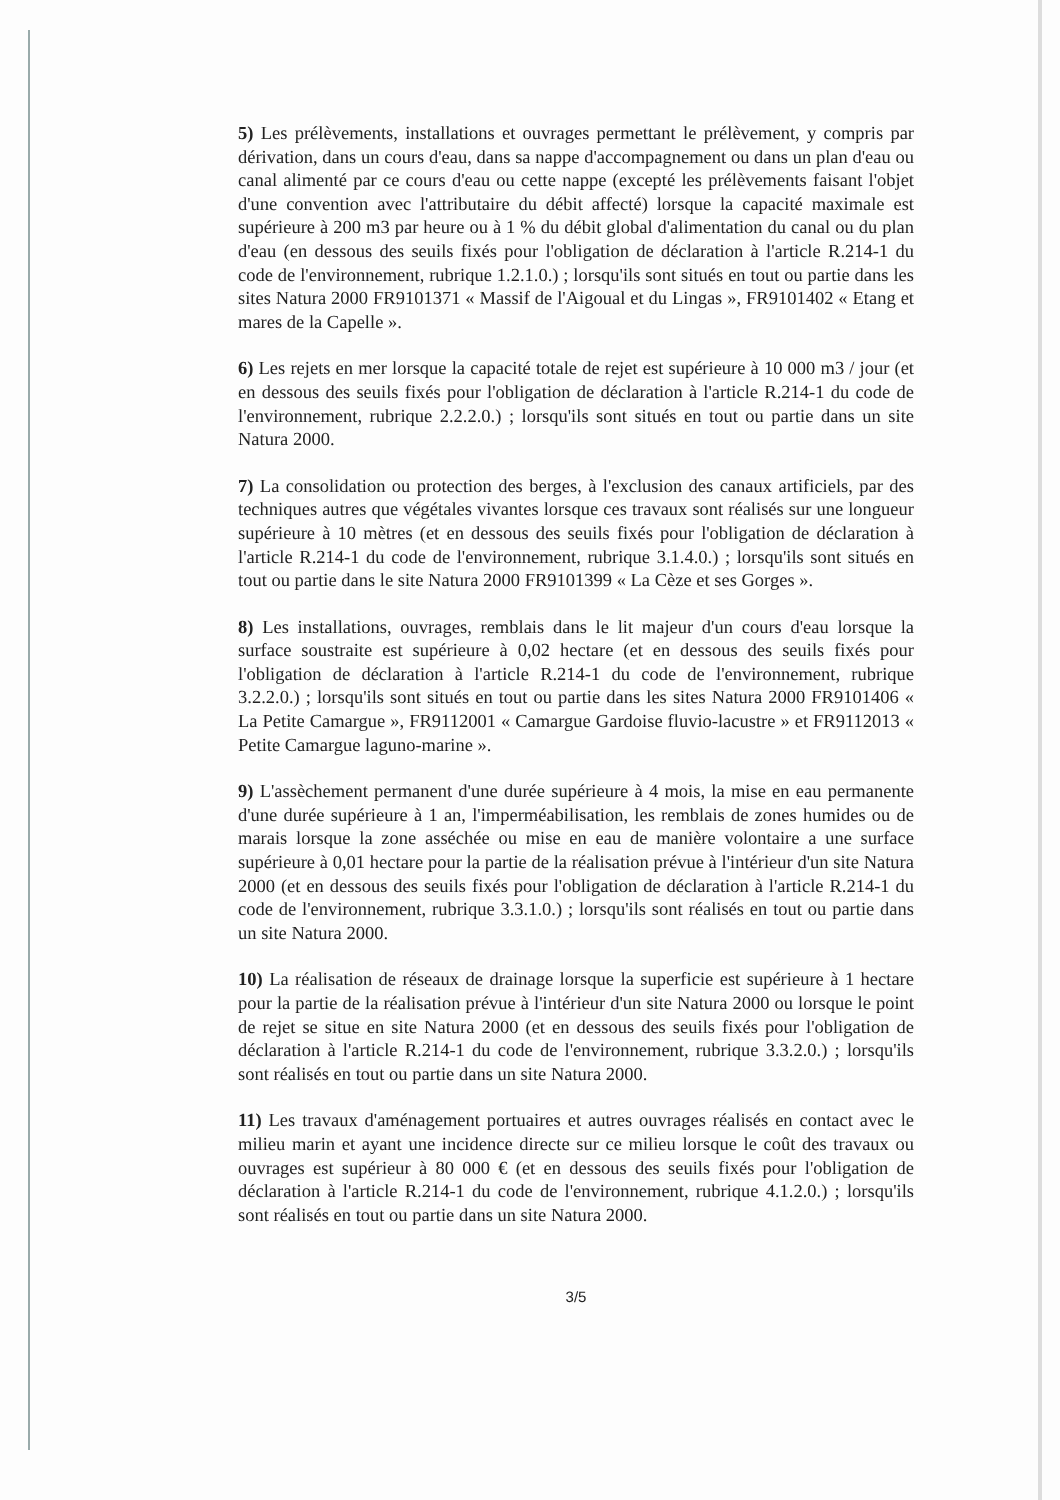5) Les prélèvements, installations et ouvrages permettant le prélèvement, y compris par dérivation, dans un cours d'eau, dans sa nappe d'accompagnement ou dans un plan d'eau ou canal alimenté par ce cours d'eau ou cette nappe (excepté les prélèvements faisant l'objet d'une convention avec l'attributaire du débit affecté) lorsque la capacité maximale est supérieure à 200 m3 par heure ou à 1 % du débit global d'alimentation du canal ou du plan d'eau (en dessous des seuils fixés pour l'obligation de déclaration à l'article R.214-1 du code de l'environnement, rubrique 1.2.1.0.) ; lorsqu'ils sont situés en tout ou partie dans les sites Natura 2000 FR9101371 « Massif de l'Aigoual et du Lingas », FR9101402 « Etang et mares de la Capelle ».
6) Les rejets en mer lorsque la capacité totale de rejet est supérieure à 10 000 m3 / jour (et en dessous des seuils fixés pour l'obligation de déclaration à l'article R.214-1 du code de l'environnement, rubrique 2.2.2.0.) ; lorsqu'ils sont situés en tout ou partie dans un site Natura 2000.
7) La consolidation ou protection des berges, à l'exclusion des canaux artificiels, par des techniques autres que végétales vivantes lorsque ces travaux sont réalisés sur une longueur supérieure à 10 mètres (et en dessous des seuils fixés pour l'obligation de déclaration à l'article R.214-1 du code de l'environnement, rubrique 3.1.4.0.) ; lorsqu'ils sont situés en tout ou partie dans le site Natura 2000 FR9101399 « La Cèze et ses Gorges ».
8) Les installations, ouvrages, remblais dans le lit majeur d'un cours d'eau lorsque la surface soustraite est supérieure à 0,02 hectare (et en dessous des seuils fixés pour l'obligation de déclaration à l'article R.214-1 du code de l'environnement, rubrique 3.2.2.0.) ; lorsqu'ils sont situés en tout ou partie dans les sites Natura 2000 FR9101406 « La Petite Camargue », FR9112001 « Camargue Gardoise fluvio-lacustre » et FR9112013 « Petite Camargue laguno-marine ».
9) L'assèchement permanent d'une durée supérieure à 4 mois, la mise en eau permanente d'une durée supérieure à 1 an, l'imperméabilisation, les remblais de zones humides ou de marais lorsque la zone asséchée ou mise en eau de manière volontaire a une surface supérieure à 0,01 hectare pour la partie de la réalisation prévue à l'intérieur d'un site Natura 2000 (et en dessous des seuils fixés pour l'obligation de déclaration à l'article R.214-1 du code de l'environnement, rubrique 3.3.1.0.) ; lorsqu'ils sont réalisés en tout ou partie dans un site Natura 2000.
10) La réalisation de réseaux de drainage lorsque la superficie est supérieure à 1 hectare pour la partie de la réalisation prévue à l'intérieur d'un site Natura 2000 ou lorsque le point de rejet se situe en site Natura 2000 (et en dessous des seuils fixés pour l'obligation de déclaration à l'article R.214-1 du code de l'environnement, rubrique 3.3.2.0.) ; lorsqu'ils sont réalisés en tout ou partie dans un site Natura 2000.
11) Les travaux d'aménagement portuaires et autres ouvrages réalisés en contact avec le milieu marin et ayant une incidence directe sur ce milieu lorsque le coût des travaux ou ouvrages est supérieur à 80 000 € (et en dessous des seuils fixés pour l'obligation de déclaration à l'article R.214-1 du code de l'environnement, rubrique 4.1.2.0.) ; lorsqu'ils sont réalisés en tout ou partie dans un site Natura 2000.
3/5